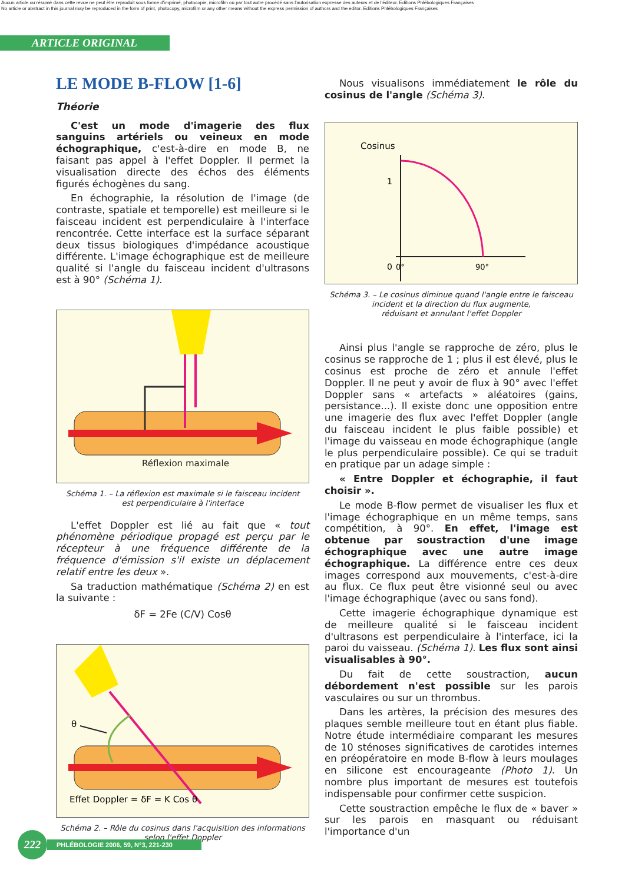Aucun article ou résumé dans cette revue ne peut être reproduit sous forme d'imprimé, photocopie, microfilm ou par tout autre procédé sans l'autorisation expresse des auteurs et de l'éditeur. Editions Phlébologiques Françaises
No article or abstract in this journal may be reproduced in the form of print, photocopy, microfilm or any other means without the express permission of authors and the editor. Editions Phlébologiques Françaises
ARTICLE ORIGINAL
LE MODE B-FLOW [1-6]
Théorie
C'est un mode d'imagerie des flux sanguins artériels ou veineux en mode échographique, c'est-à-dire en mode B, ne faisant pas appel à l'effet Doppler. Il permet la visualisation directe des échos des éléments figurés échogènes du sang.
En échographie, la résolution de l'image (de contraste, spatiale et temporelle) est meilleure si le faisceau incident est perpendiculaire à l'interface rencontrée. Cette interface est la surface séparant deux tissus biologiques d'impédance acoustique différente. L'image échographique est de meilleure qualité si l'angle du faisceau incident d'ultrasons est à 90° (Schéma 1).
Réflexion maximale
Schéma 1. – La réflexion est maximale si le faisceau incident
est perpendiculaire à l'interface
L'effet Doppler est lié au fait que « tout phénomène périodique propagé est perçu par le récepteur à une fréquence différente de la fréquence d'émission s'il existe un déplacement relatif entre les deux ».
Sa traduction mathématique (Schéma 2) en est la suivante :
δF = 2Fe (C/V) Cosθ
θ
Effet Doppler = δF = K Cos θ
Schéma 2. – Rôle du cosinus dans l'acquisition des informations
selon l'effet Doppler
Nous visualisons immédiatement le rôle du cosinus de l'angle (Schéma 3).
Cosinus
1
0
0°
90°
Schéma 3. – Le cosinus diminue quand l'angle entre le faisceau
incident et la direction du flux augmente,
réduisant et annulant l'effet Doppler
Ainsi plus l'angle se rapproche de zéro, plus le cosinus se rapproche de 1 ; plus il est élevé, plus le cosinus est proche de zéro et annule l'effet Doppler. Il ne peut y avoir de flux à 90° avec l'effet Doppler sans « artefacts » aléatoires (gains, persistance...). Il existe donc une opposition entre une imagerie des flux avec l'effet Doppler (angle du faisceau incident le plus faible possible) et l'image du vaisseau en mode échographique (angle le plus perpendiculaire possible). Ce qui se traduit en pratique par un adage simple :
« Entre Doppler et échographie, il faut choisir ».
Le mode B-flow permet de visualiser les flux et l'image échographique en un même temps, sans compétition, à 90°. En effet, l'image est obtenue par soustraction d'une image échographique avec une autre image échographique. La différence entre ces deux images correspond aux mouvements, c'est-à-dire au flux. Ce flux peut être visionné seul ou avec l'image échographique (avec ou sans fond).
Cette imagerie échographique dynamique est de meilleure qualité si le faisceau incident d'ultrasons est perpendiculaire à l'interface, ici la paroi du vaisseau. (Schéma 1). Les flux sont ainsi visualisables à 90°.
Du fait de cette soustraction, aucun débordement n'est possible sur les parois vasculaires ou sur un thrombus.
Dans les artères, la précision des mesures des plaques semble meilleure tout en étant plus fiable. Notre étude intermédiaire comparant les mesures de 10 sténoses significatives de carotides internes en préopératoire en mode B-flow à leurs moulages en silicone est encourageante (Photo 1). Un nombre plus important de mesures est toutefois indispensable pour confirmer cette suspicion.
Cette soustraction empêche le flux de « baver » sur les parois en masquant ou réduisant l'importance d'un
222
PHLÉBOLOGIE 2006, 59, N°3, 221-230